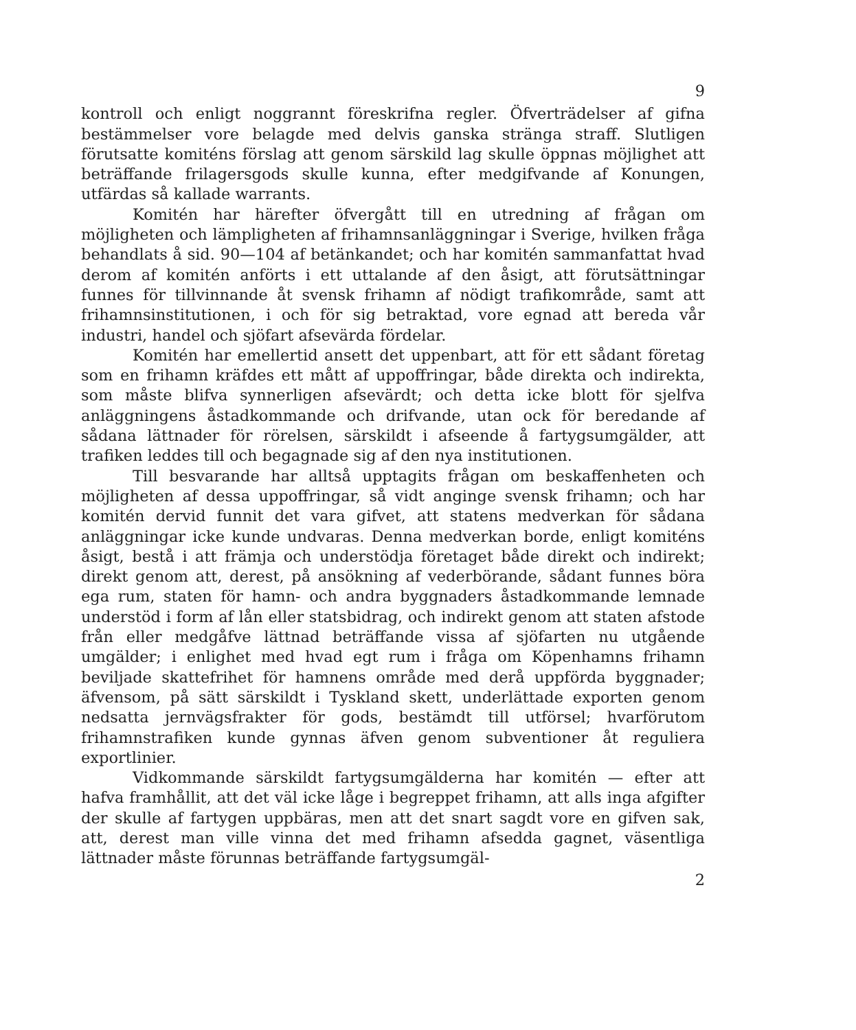9
kontroll och enligt noggrannt föreskrifna regler. Öfverträdelser af gifna bestämmelser vore belagde med delvis ganska stränga straff. Slutligen förutsatte komiténs förslag att genom särskild lag skulle öppnas möjlighet att beträffande frilagersgods skulle kunna, efter medgifvande af Konungen, utfärdas så kallade warrants.
Komitén har härefter öfvergått till en utredning af frågan om möjligheten och lämpligheten af frihamnsanläggningar i Sverige, hvilken fråga behandlats å sid. 90—104 af betänkandet; och har komitén sammanfattat hvad derom af komitén anförts i ett uttalande af den åsigt, att förutsättningar funnes för tillvinnande åt svensk frihamn af nödigt trafikområde, samt att frihamnsinstitutionen, i och för sig betraktad, vore egnad att bereda vår industri, handel och sjöfart afsevärda fördelar.
Komitén har emellertid ansett det uppenbart, att för ett sådant företag som en frihamn kräfdes ett mått af uppoffringar, både direkta och indirekta, som måste blifva synnerligen afsevärdt; och detta icke blott för sjelfva anläggningens åstadkommande och drifvande, utan ock för beredande af sådana lättnader för rörelsen, särskildt i afseende å fartygsumgälder, att trafiken leddes till och begagnade sig af den nya institutionen.
Till besvarande har alltså upptagits frågan om beskaffenheten och möjligheten af dessa uppoffringar, så vidt anginge svensk frihamn; och har komitén dervid funnit det vara gifvet, att statens medverkan för sådana anläggningar icke kunde undvaras. Denna medverkan borde, enligt komiténs åsigt, bestå i att främja och understödja företaget både direkt och indirekt; direkt genom att, derest, på ansökning af vederbörande, sådant funnes böra ega rum, staten för hamn- och andra byggnaders åstadkommande lemnade understöd i form af lån eller statsbidrag, och indirekt genom att staten afstode från eller medgåfve lättnad beträffande vissa af sjöfarten nu utgående umgälder; i enlighet med hvad egt rum i fråga om Köpenhamns frihamn beviljade skattefrihet för hamnens område med derå uppförda byggnader; äfvensom, på sätt särskildt i Tyskland skett, underlättade exporten genom nedsatta jernvägsfrakter för gods, bestämdt till utförsel; hvarförutom frihamnstrafiken kunde gynnas äfven genom subventioner åt reguliera exportlinier.
Vidkommande särskildt fartygsumgälderna har komitén — efter att hafva framhållit, att det väl icke låge i begreppet frihamn, att alls inga afgifter der skulle af fartygen uppbäras, men att det snart sagdt vore en gifven sak, att, derest man ville vinna det med frihamn afsedda gagnet, väsentliga lättnader måste förunnas beträffande fartygsumgäl-
2